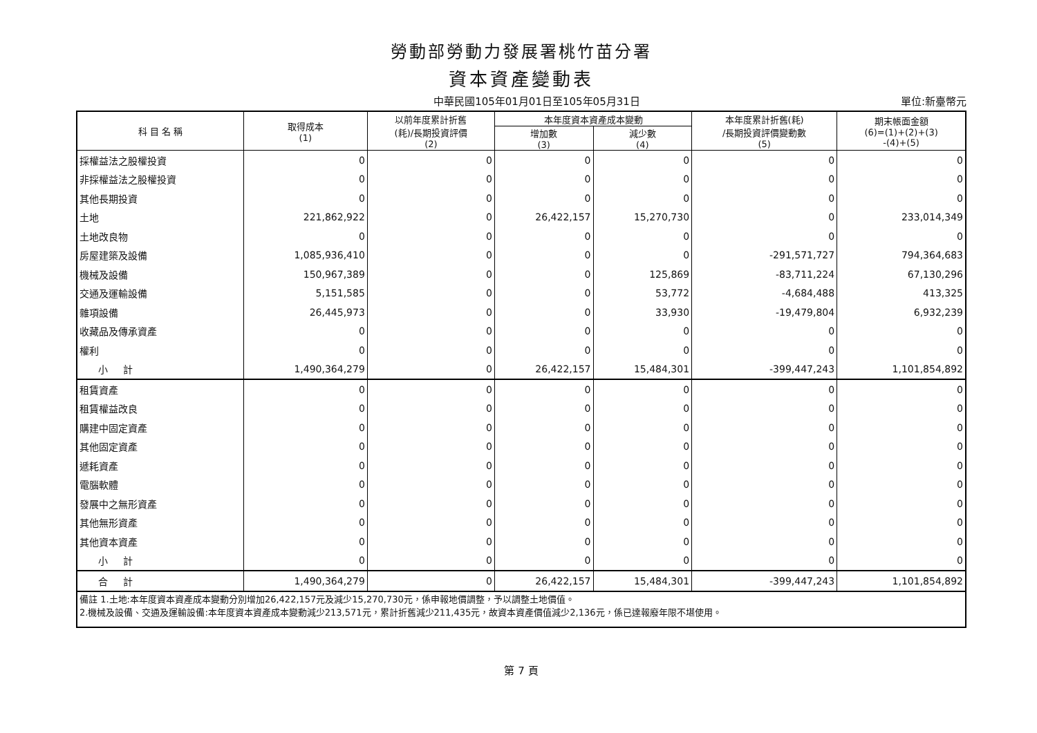勞動部勞動力發展署桃竹苗分署
資本資產變動表
中華民國105年01月01日至105年05月31日 單位:新臺幣元
| 科 目 名 稱 | 取得成本 (1) | 以前年度累計折舊 (耗)/長期投資評價 (2) | 本年度資本資產成本變動 | | 本年度累計折舊(耗) /長期投資評價變動數 (5) | 期末帳面金額 (6)=(1)+(2)+(3) -(4)+(5) |
| --- | --- | --- | --- | --- | --- | --- |
| | | | 增加數 (3) | 減少數 (4) | | |
| 採權益法之股權投資 | 0 | 0 | 0 | 0 | 0 | 0 |
| 非採權益法之股權投資 | 0 | 0 | 0 | 0 | 0 | 0 |
| 其他長期投資 | 0 | 0 | 0 | 0 | 0 | 0 |
| 土地 | 221,862,922 | 0 | 26,422,157 | 15,270,730 | 0 | 233,014,349 |
| 土地改良物 | 0 | 0 | 0 | 0 | 0 | 0 |
| 房屋建築及設備 | 1,085,936,410 | 0 | 0 | 0 | -291,571,727 | 794,364,683 |
| 機械及設備 | 150,967,389 | 0 | 0 | 125,869 | -83,711,224 | 67,130,296 |
| 交通及運輸設備 | 5,151,585 | 0 | 0 | 53,772 | -4,684,488 | 413,325 |
| 雜項設備 | 26,445,973 | 0 | 0 | 33,930 | -19,479,804 | 6,932,239 |
| 收藏品及傳承資產 | 0 | 0 | 0 | 0 | 0 | 0 |
| 權利 | 0 | 0 | 0 | 0 | 0 | 0 |
| 小 計 | 1,490,364,279 | 0 | 26,422,157 | 15,484,301 | -399,447,243 | 1,101,854,892 |
| 租賃資產 | 0 | 0 | 0 | 0 | 0 | 0 |
| 租賃權益改良 | 0 | 0 | 0 | 0 | 0 | 0 |
| 購建中固定資產 | 0 | 0 | 0 | 0 | 0 | 0 |
| 其他固定資產 | 0 | 0 | 0 | 0 | 0 | 0 |
| 遞耗資產 | 0 | 0 | 0 | 0 | 0 | 0 |
| 電腦軟體 | 0 | 0 | 0 | 0 | 0 | 0 |
| 發展中之無形資產 | 0 | 0 | 0 | 0 | 0 | 0 |
| 其他無形資產 | 0 | 0 | 0 | 0 | 0 | 0 |
| 其他資本資產 | 0 | 0 | 0 | 0 | 0 | 0 |
| 小 計 | 0 | 0 | 0 | 0 | 0 | 0 |
| 合 計 | 1,490,364,279 | 0 | 26,422,157 | 15,484,301 | -399,447,243 | 1,101,854,892 |
| 備註 1.土地:本年度資本資產成本變動分別增加26,422,157元及減少15,270,730元，係申報地價調整，予以調整土地價值。 2.機械及設備、交通及運輸設備:本年度資本資產成本變動減少213,571元，累計折舊減少211,435元，故資本資產價值減少2,136元，係已達報廢年限不堪使用。 | | | | | | |
第 7 頁